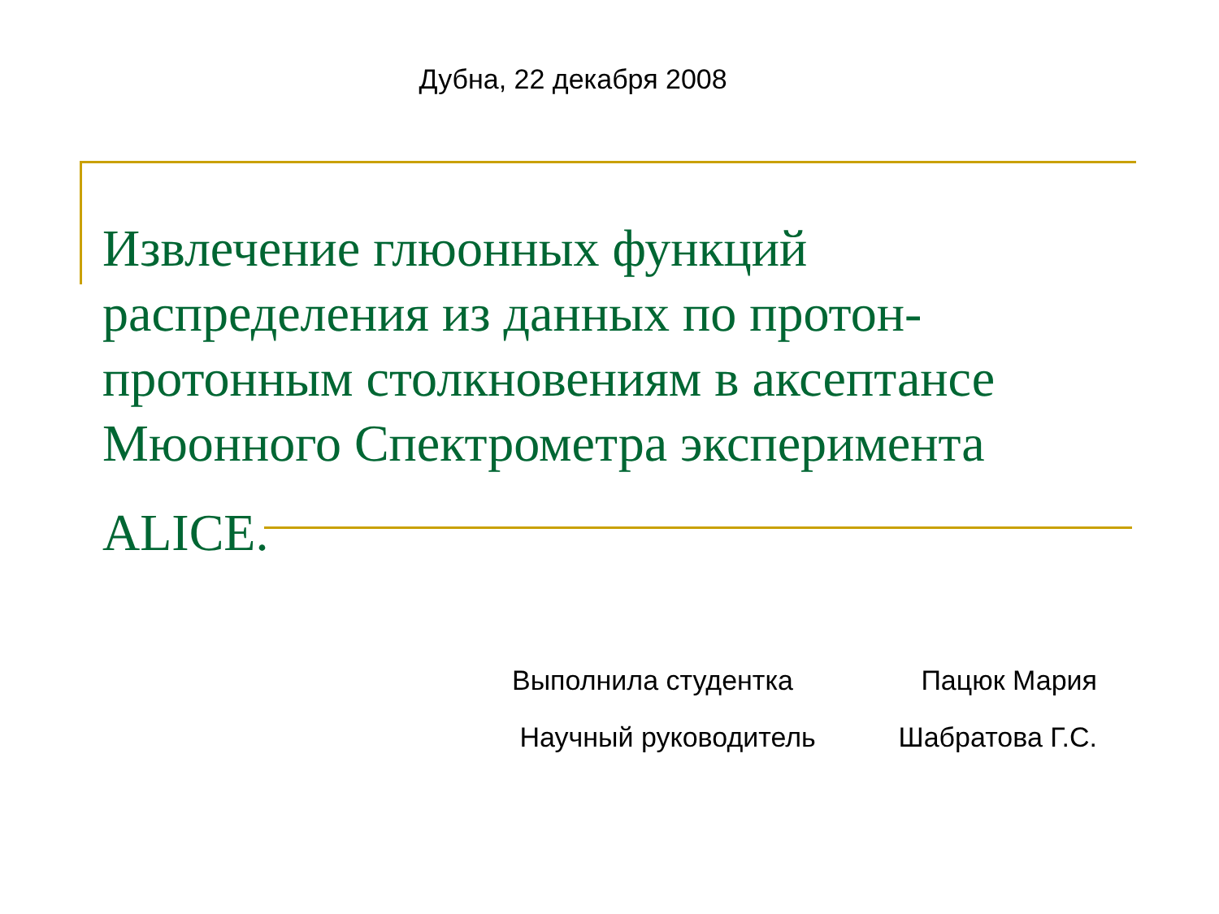Дубна, 22 декабря 2008
Извлечение глюонных функций распределения из данных по протон-протонным столкновениям в аксептансе Мюонного Спектрометра эксперимента
ALICE.
Выполнила студентка Пацюк Мария
Научный руководитель Шабратова Г.С.